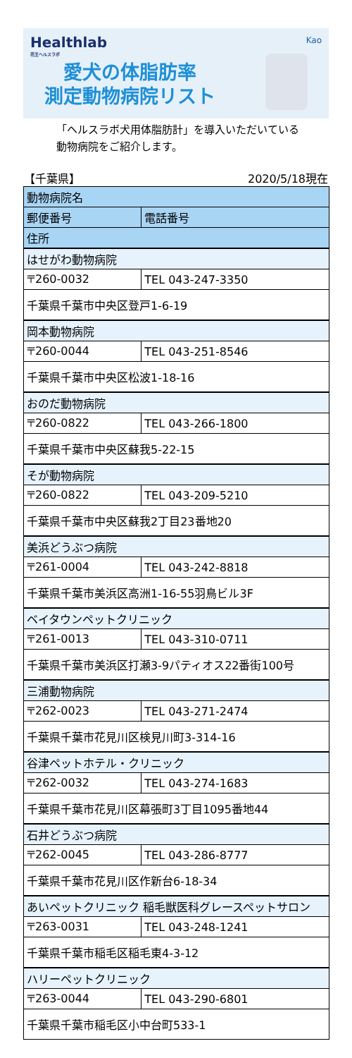Healthlab
花王ヘルスラボ
Kao
愛犬の体脂肪率
測定動物病院リスト
「ヘルスラボ犬用体脂肪計」を導入いただいている
動物病院をご紹介します。
【千葉県】 2020/5/18現在
| 動物病院名 | |
| --- | --- |
| 郵便番号 | 電話番号 |
| 住所 | |
| はせがわ動物病院 | |
| 〒260-0032 | TEL 043-247-3350 |
| 千葉県千葉市中央区登戸1-6-19 | |
| 岡本動物病院 | |
| 〒260-0044 | TEL 043-251-8546 |
| 千葉県千葉市中央区松波1-18-16 | |
| おのだ動物病院 | |
| 〒260-0822 | TEL 043-266-1800 |
| 千葉県千葉市中央区蘇我5-22-15 | |
| そが動物病院 | |
| 〒260-0822 | TEL 043-209-5210 |
| 千葉県千葉市中央区蘇我2丁目23番地20 | |
| 美浜どうぶつ病院 | |
| 〒261-0004 | TEL 043-242-8818 |
| 千葉県千葉市美浜区高洲1-16-55羽鳥ビル3F | |
| ベイタウンペットクリニック | |
| 〒261-0013 | TEL 043-310-0711 |
| 千葉県千葉市美浜区打瀬3-9パティオス22番街100号 | |
| 三浦動物病院 | |
| 〒262-0023 | TEL 043-271-2474 |
| 千葉県千葉市花見川区検見川町3-314-16 | |
| 谷津ペットホテル・クリニック | |
| 〒262-0032 | TEL 043-274-1683 |
| 千葉県千葉市花見川区幕張町3丁目1095番地44 | |
| 石井どうぶつ病院 | |
| 〒262-0045 | TEL 043-286-8777 |
| 千葉県千葉市花見川区作新台6-18-34 | |
| あいペットクリニック 稲毛獣医科グレースペットサロン | |
| 〒263-0031 | TEL 043-248-1241 |
| 千葉県千葉市稲毛区稲毛東4-3-12 | |
| ハリーペットクリニック | |
| 〒263-0044 | TEL 043-290-6801 |
| 千葉県千葉市稲毛区小中台町533-1 | |